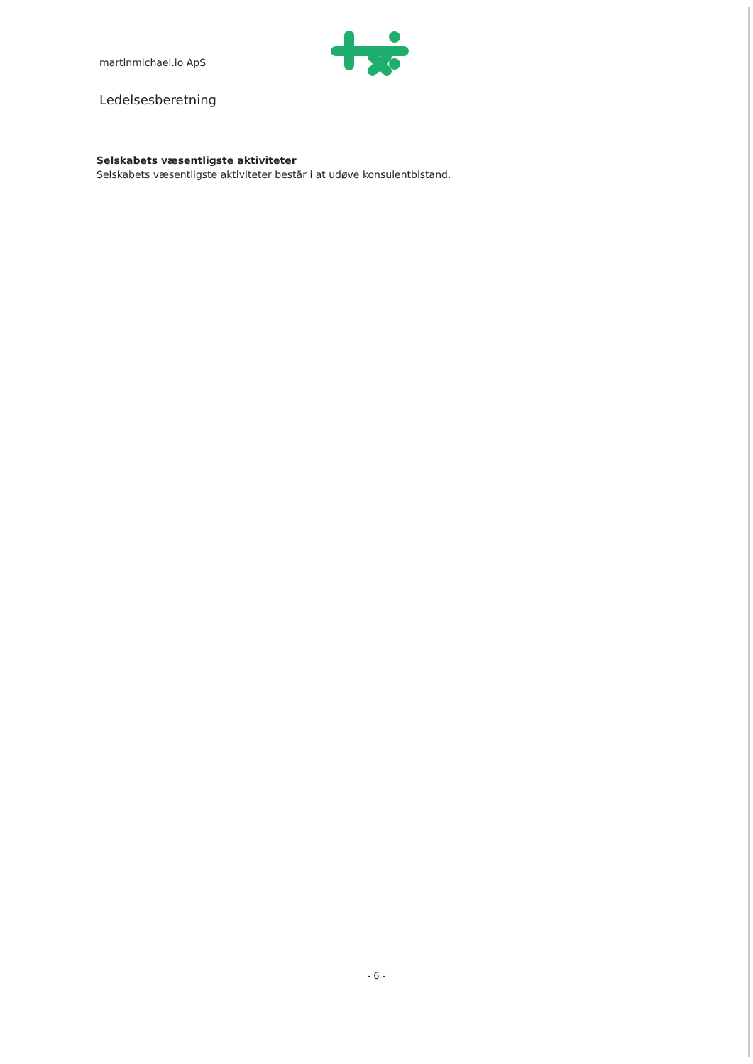martinmichael.io ApS
Ledelsesberetning
Selskabets væsentligste aktiviteter
Selskabets væsentligste aktiviteter består i at udøve konsulentbistand.
- 6 -